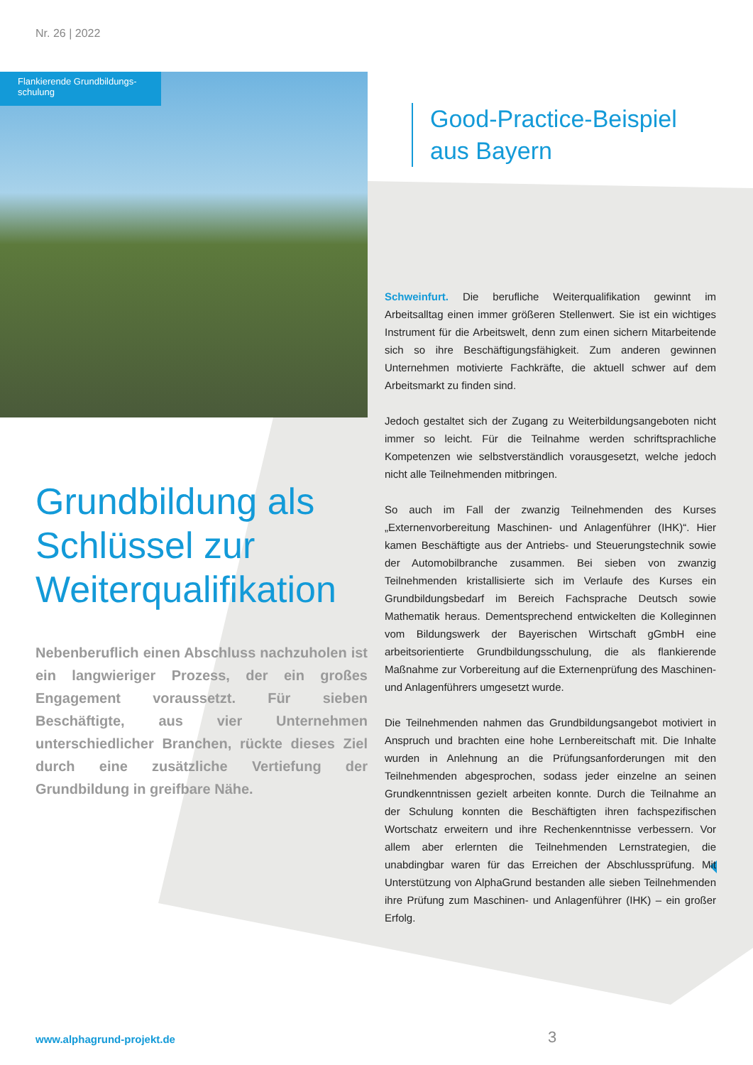Nr. 26 | 2022
Flankierende Grundbildungs-
schulung
Good-Practice-Beispiel
aus Bayern
Grundbildung als Schlüssel zur Weiterqualifikation
Nebenberuflich einen Abschluss nachzuholen ist ein langwieriger Prozess, der ein großes Engagement voraussetzt. Für sieben Beschäftigte, aus vier Unternehmen unterschiedlicher Branchen, rückte dieses Ziel durch eine zusätzliche Vertiefung der Grundbildung in greifbare Nähe.
Schweinfurt. Die berufliche Weiterqualifikation gewinnt im Arbeitsalltag einen immer größeren Stellenwert. Sie ist ein wichtiges Instrument für die Arbeitswelt, denn zum einen sichern Mitarbeitende sich so ihre Beschäftigungsfähigkeit. Zum anderen gewinnen Unternehmen motivierte Fachkräfte, die aktuell schwer auf dem Arbeitsmarkt zu finden sind.
Jedoch gestaltet sich der Zugang zu Weiterbildungsangeboten nicht immer so leicht. Für die Teilnahme werden schriftsprachliche Kompetenzen wie selbstverständlich vorausgesetzt, welche jedoch nicht alle Teilnehmenden mitbringen.
So auch im Fall der zwanzig Teilnehmenden des Kurses „Externenvorbereitung Maschinen- und Anlagenführer (IHK)“. Hier kamen Beschäftigte aus der Antriebs- und Steuerungstechnik sowie der Automobilbranche zusammen. Bei sieben von zwanzig Teilnehmenden kristallisierte sich im Verlaufe des Kurses ein Grundbildungsbedarf im Bereich Fachsprache Deutsch sowie Mathematik heraus. Dementsprechend entwickelten die Kolleginnen vom Bildungswerk der Bayerischen Wirtschaft gGmbH eine arbeitsorientierte Grundbildungsschulung, die als flankierende Maßnahme zur Vorbereitung auf die Externenprüfung des Maschinen- und Anlagenführers umgesetzt wurde.
Die Teilnehmenden nahmen das Grundbildungsangebot motiviert in Anspruch und brachten eine hohe Lernbereitschaft mit. Die Inhalte wurden in Anlehnung an die Prüfungsanforderungen mit den Teilnehmenden abgesprochen, sodass jeder einzelne an seinen Grundkenntnissen gezielt arbeiten konnte. Durch die Teilnahme an der Schulung konnten die Beschäftigten ihren fachspezifischen Wortschatz erweitern und ihre Rechenkenntnisse verbessern. Vor allem aber erlernten die Teilnehmenden Lernstrategien, die unabdingbar waren für das Erreichen der Abschlussprüfung. Mit Unterstützung von AlphaGrund bestanden alle sieben Teilnehmenden ihre Prüfung zum Maschinen- und Anlagenführer (IHK) – ein großer Erfolg.
www.alphagrund-projekt.de 3